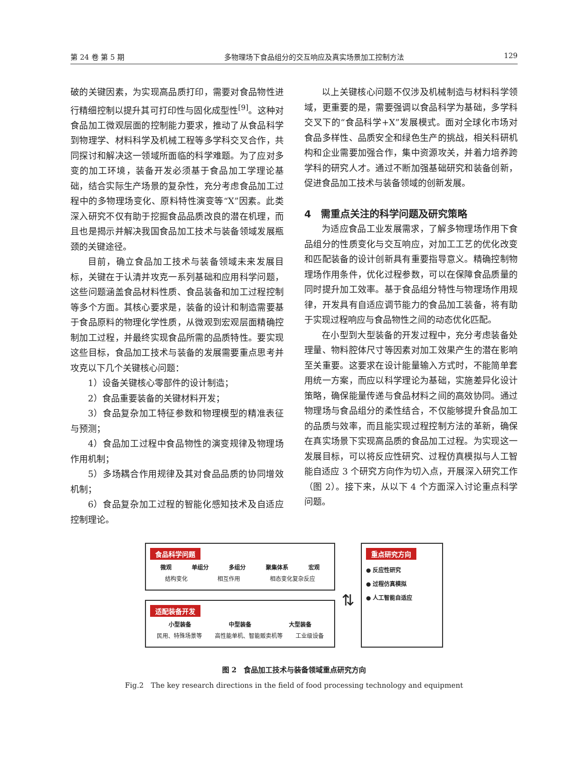第 24 卷 第 5 期 多物理场下食品组分的交互响应及真实场景加工控制方法 129
破的关键因素，为实现高品质打印，需要对食品物性进行精细控制以提升其可打印性与固化成型性<sup>[9]</sup>。这种对食品加工微观层面的控制能力要求，推动了从食品科学到物理学、材料科学及机械工程等多学科交叉合作，共同探讨和解决这一领域所面临的科学难题。为了应对多变的加工环境，装备开发必须基于食品加工学理论基础，结合实际生产场景的复杂性，充分考虑食品加工过程中的多物理场变化、原料特性演变等“X”因素。此类深入研究不仅有助于挖掘食品品质改良的潜在机理，而且也是揭示并解决我国食品加工技术与装备领域发展瓶颈的关键途径。
目前，确立食品加工技术与装备领域未来发展目标，关键在于认清并攻克一系列基础和应用科学问题，这些问题涵盖食品材料性质、食品装备和加工过程控制等多个方面。其核心要求是，装备的设计和制造需要基于食品原料的物理化学性质，从微观到宏观层面精确控制加工过程，并最终实现食品所需的品质特性。要实现这些目标，食品加工技术与装备的发展需要重点思考并攻克以下几个关键核心问题：
1）设备关键核心零部件的设计制造；
2）食品重要装备的关键材料开发；
3）食品复杂加工特征参数和物理模型的精准表征与预测；
4）食品加工过程中食品物性的演变规律及物理场作用机制；
5）多场耦合作用规律及其对食品品质的协同增效机制；
6）食品复杂加工过程的智能化感知技术及自适应控制理论。
以上关键核心问题不仅涉及机械制造与材料科学领域，更重要的是，需要强调以食品科学为基础，多学科交叉下的“食品科学+X”发展模式。面对全球化市场对食品多样性、品质安全和绿色生产的挑战，相关科研机构和企业需要加强合作，集中资源攻关，并着力培养跨学科的研究人才。通过不断加强基础研究和装备创新，促进食品加工技术与装备领域的创新发展。
4　需重点关注的科学问题及研究策略
为适应食品工业发展需求，了解多物理场作用下食品组分的性质变化与交互响应，对加工工艺的优化改变和匹配装备的设计创新具有重要指导意义。精确控制物理场作用条件，优化过程参数，可以在保障食品质量的同时提升加工效率。基于食品组分特性与物理场作用规律，开发具有自适应调节能力的食品加工装备，将有助于实现过程响应与食品物性之间的动态优化匹配。
在小型到大型装备的开发过程中，充分考虑装备处理量、物料腔体尺寸等因素对加工效果产生的潜在影响至关重要。这要求在设计能量输入方式时，不能简单套用统一方案，而应以科学理论为基础，实施差异化设计策略，确保能量传递与食品材料之间的高效协同。通过物理场与食品组分的柔性结合，不仅能够提升食品加工的品质与效率，而且能实现过程控制方法的革新，确保在真实场景下实现高品质的食品加工过程。为实现这一发展目标，可以将反应性研究、过程仿真模拟与人工智能自适应 3 个研究方向作为切入点，开展深入研究工作（图 2）。接下来，从以下 4 个方面深入讨论重点科学问题。
食品科学问题
微观 单组分 多组分 聚集体系 宏观
结构变化 相互作用 相态变化复杂反应
适配装备开发
小型装备 中型装备 大型装备
民用、特殊场景等 高性能单机、智能贩卖机等 工业级设备
⇅
重点研究方向
● 反应性研究
● 过程仿真模拟
● 人工智能自适应
图 2　食品加工技术与装备领域重点研究方向
Fig.2　The key research directions in the field of food processing technology and equipment